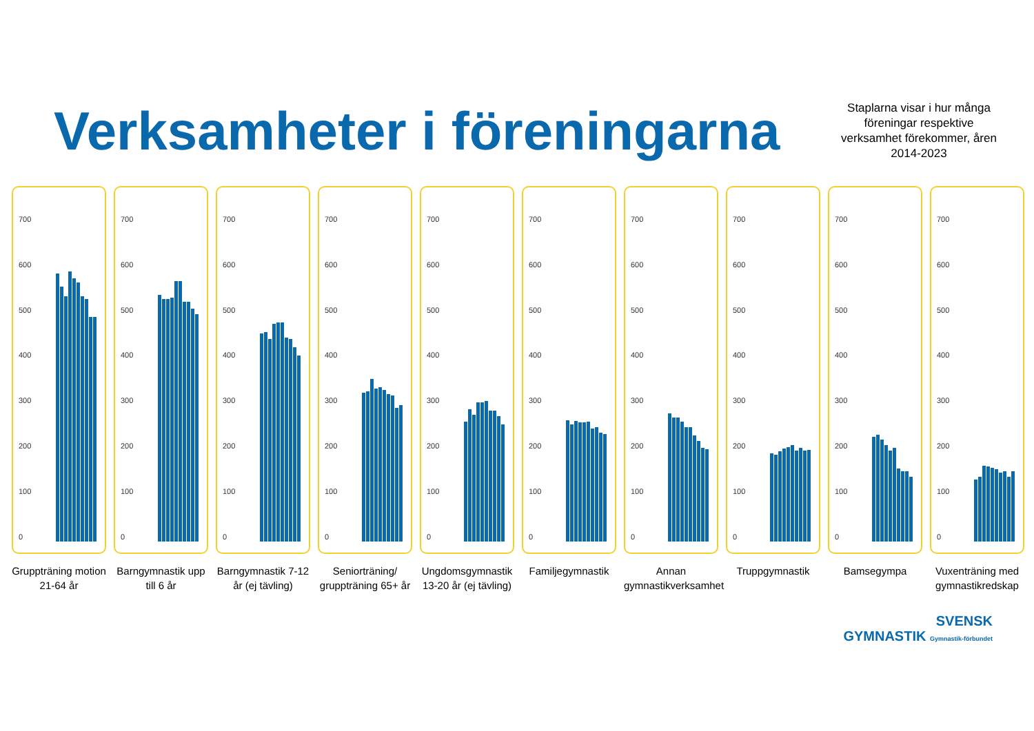Verksamheter i föreningarna
Staplarna visar i hur många föreningar respektive verksamhet förekommer, åren 2014-2023
700
600
500
400
300
200
100
0
Gruppträning motion 21-64 år
700
600
500
400
300
200
100
0
Barngymnastik upp till 6 år
700
600
500
400
300
200
100
0
Barngymnastik 7-12 år (ej tävling)
700
600
500
400
300
200
100
0
Seniorträning/ gruppträning 65+ år
700
600
500
400
300
200
100
0
Ungdomsgymnastik 13-20 år (ej tävling)
700
600
500
400
300
200
100
0
Familjegymnastik
700
600
500
400
300
200
100
0
Annan gymnastikverksamhet
700
600
500
400
300
200
100
0
Truppgymnastik
700
600
500
400
300
200
100
0
Bamsegympa
700
600
500
400
300
200
100
0
Vuxenträning med gymnastikredskap
SVENSK
GYMNASTIK Gymnastik-förbundet